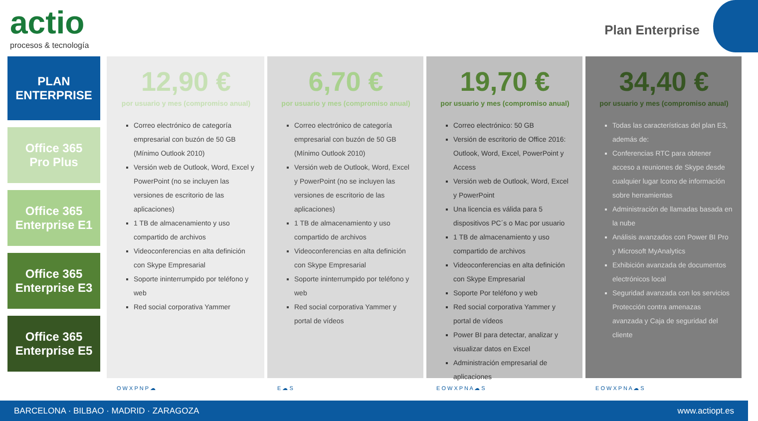actio
procesos & tecnología
Plan Enterprise
PLAN
ENTERPRISE
Office 365
Pro Plus
Office 365
Enterprise E1
Office 365
Enterprise E3
Office 365
Enterprise E5
12,90 €
por usuario y mes (compromiso anual)
Correo electrónico de categoría empresarial con buzón de 50 GB (Mínimo Outlook 2010)
Versión web de Outlook, Word, Excel y PowerPoint (no se incluyen las versiones de escritorio de las aplicaciones)
1 TB de almacenamiento y uso compartido de archivos
Videoconferencias en alta definición con Skype Empresarial
Soporte ininterrumpido por teléfono y web
Red social corporativa Yammer
O W X P N P ☁
6,70 €
por usuario y mes (compromiso anual)
Correo electrónico de categoría empresarial con buzón de 50 GB (Mínimo Outlook 2010)
Versión web de Outlook, Word, Excel y PowerPoint (no se incluyen las versiones de escritorio de las aplicaciones)
1 TB de almacenamiento y uso compartido de archivos
Videoconferencias en alta definición con Skype Empresarial
Soporte ininterrumpido por teléfono y web
Red social corporativa Yammer y portal de vídeos
E ☁ S
19,70 €
por usuario y mes (compromiso anual)
Correo electrónico: 50 GB
Versión de escritorio de Office 2016: Outlook, Word, Excel, PowerPoint y Access
Versión web de Outlook, Word, Excel y PowerPoint
Una licencia es válida para 5 dispositivos PC´s o Mac por usuario
1 TB de almacenamiento y uso compartido de archivos
Videoconferencias en alta definición con Skype Empresarial
Soporte Por teléfono y web
Red social corporativa Yammer y portal de vídeos
Power BI para detectar, analizar y visualizar datos en Excel
Administración empresarial de aplicaciones
E O W X P N A ☁ S
34,40 €
por usuario y mes (compromiso anual)
Todas las características del plan E3, además de:
Conferencias RTC para obtener acceso a reuniones de Skype desde cualquier lugar Icono de información sobre herramientas
Administración de llamadas basada en la nube
Análisis avanzados con Power BI Pro y Microsoft MyAnalytics
Exhibición avanzada de documentos electrónicos local
Seguridad avanzada con los servicios Protección contra amenazas avanzada y Caja de seguridad del cliente
E O W X P N A ☁ S
BARCELONA · BILBAO · MADRID · ZARAGOZA www.actiopt.es